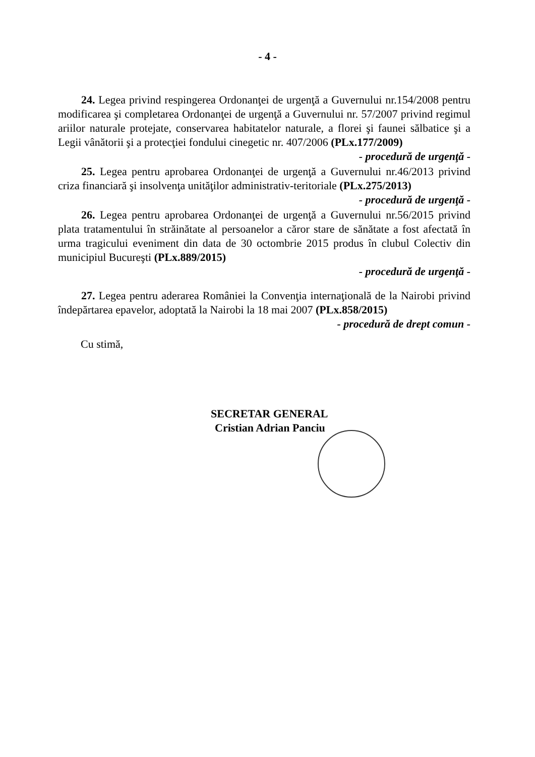- 4 -
24. Legea privind respingerea Ordonanţei de urgenţă a Guvernului nr.154/2008 pentru modificarea şi completarea Ordonanţei de urgenţă a Guvernului nr. 57/2007 privind regimul ariilor naturale protejate, conservarea habitatelor naturale, a florei şi faunei sălbatice şi a Legii vânătorii şi a protecţiei fondului cinegetic nr. 407/2006 (PLx.177/2009) - procedură de urgenţă -
25. Legea pentru aprobarea Ordonanţei de urgenţă a Guvernului nr.46/2013 privind criza financiară şi insolvenţa unităţilor administrativ-teritoriale (PLx.275/2013) - procedură de urgenţă -
26. Legea pentru aprobarea Ordonanţei de urgenţă a Guvernului nr.56/2015 privind plata tratamentului în străinătate al persoanelor a căror stare de sănătate a fost afectată în urma tragicului eveniment din data de 30 octombrie 2015 produs în clubul Colectiv din municipiul Bucureşti (PLx.889/2015)
- procedură de urgenţă -
27. Legea pentru aderarea României la Convenţia internaţională de la Nairobi privind îndepărtarea epavelor, adoptată la Nairobi la 18 mai 2007 (PLx.858/2015) - procedură de drept comun -
Cu stimă,
SECRETAR GENERAL
Cristian Adrian Panciu